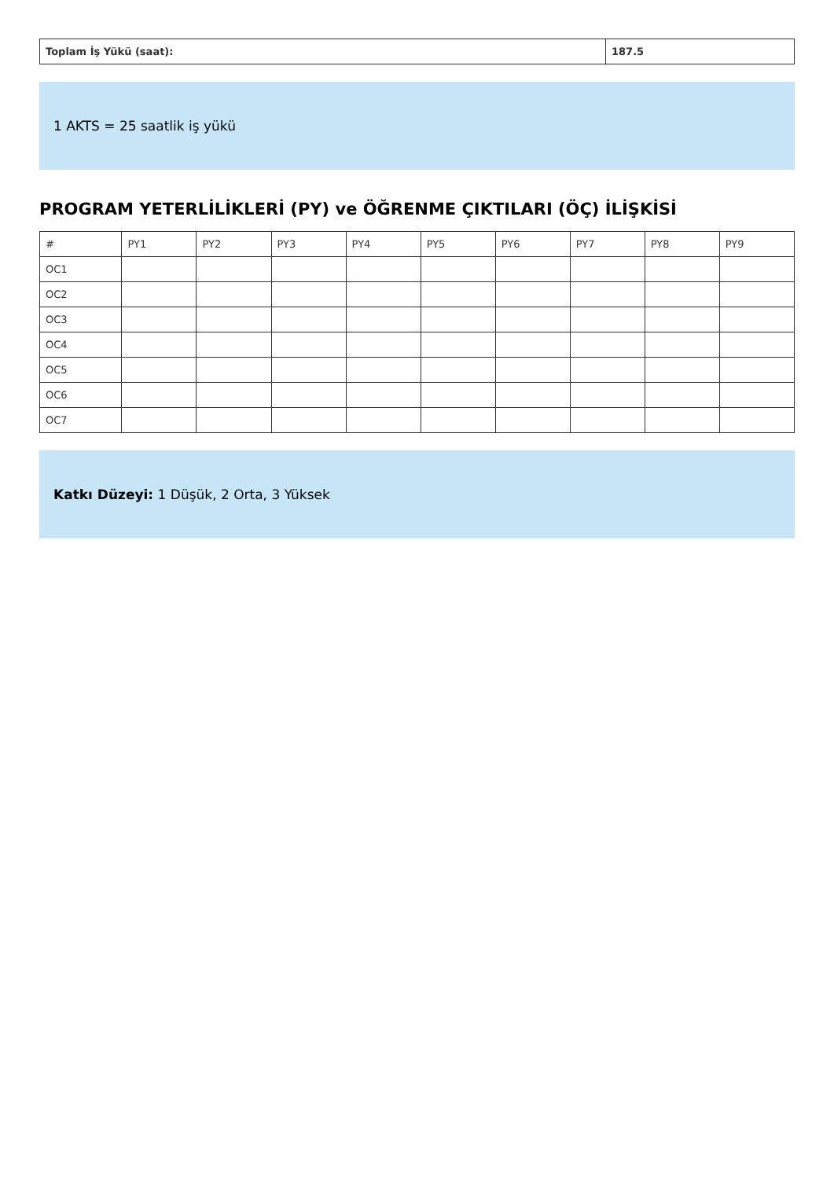| Toplam İş Yükü (saat): | 187.5 |
1 AKTS = 25 saatlik iş yükü
PROGRAM YETERLİLİKLERİ (PY) ve ÖĞRENME ÇIKTILARI (ÖÇ) İLİŞKİSİ
| # | PY1 | PY2 | PY3 | PY4 | PY5 | PY6 | PY7 | PY8 | PY9 |
| --- | --- | --- | --- | --- | --- | --- | --- | --- | --- |
| OC1 | | | | | | | | | |
| OC2 | | | | | | | | | |
| OC3 | | | | | | | | | |
| OC4 | | | | | | | | | |
| OC5 | | | | | | | | | |
| OC6 | | | | | | | | | |
| OC7 | | | | | | | | | |
Katkı Düzeyi: 1 Düşük, 2 Orta, 3 Yüksek